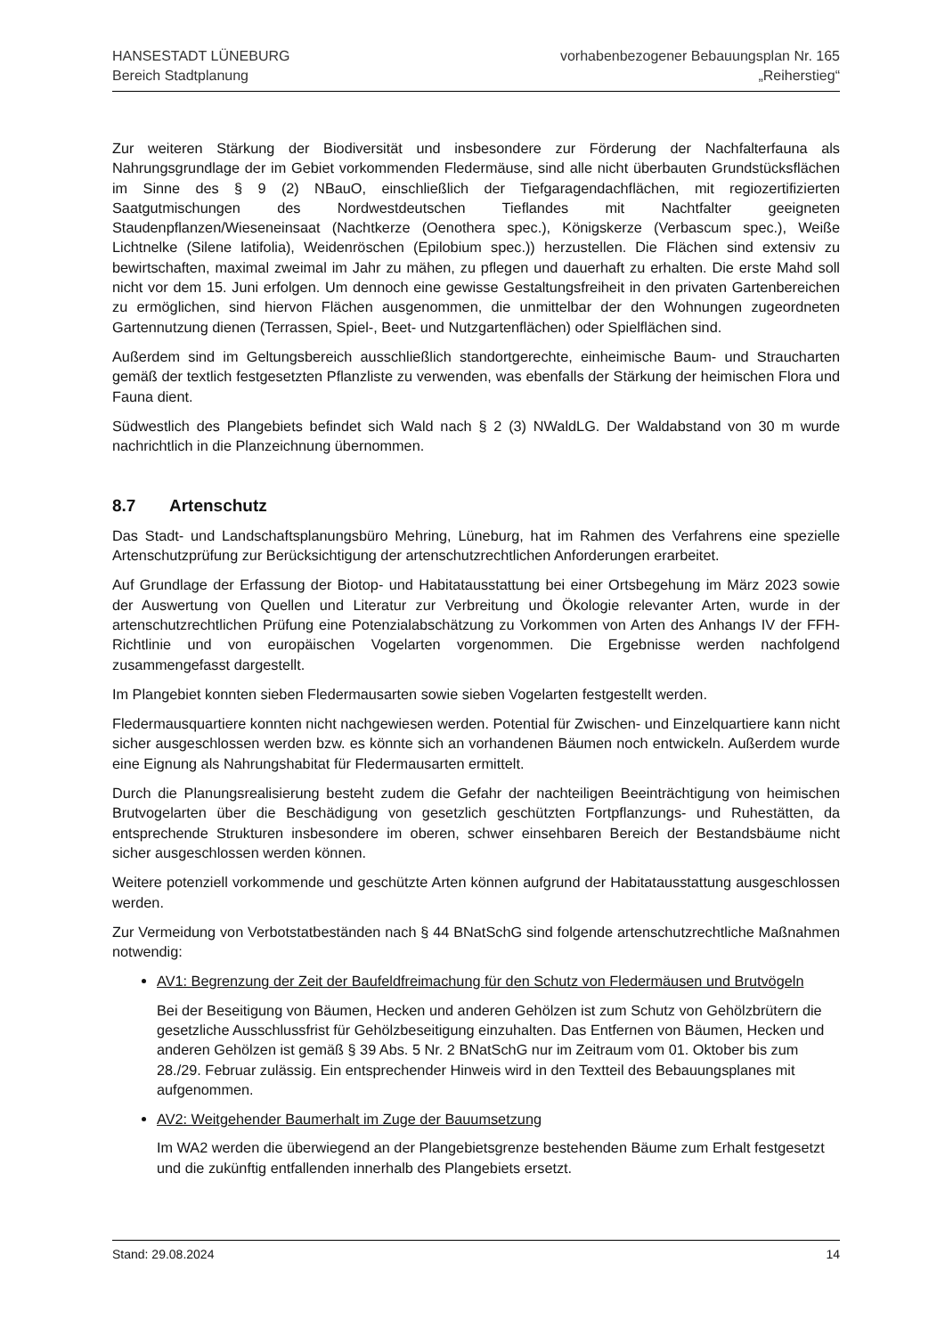HANSESTADT LÜNEBURG
Bereich Stadtplanung
vorhabenbezogener Bebauungsplan Nr. 165
„Reiherstieg“
Zur weiteren Stärkung der Biodiversität und insbesondere zur Förderung der Nachfalterfauna als Nahrungsgrundlage der im Gebiet vorkommenden Fledermäuse, sind alle nicht überbauten Grundstücksflächen im Sinne des § 9 (2) NBauO, einschließlich der Tiefgaragendachflächen, mit regiozertifizierten Saatgutmischungen des Nordwestdeutschen Tieflandes mit Nachtfalter geeigneten Staudenpflanzen/Wieseneinsaat (Nachtkerze (Oenothera spec.), Königskerze (Verbascum spec.), Weiße Lichtnelke (Silene latifolia), Weidenröschen (Epilobium spec.)) herzustellen. Die Flächen sind extensiv zu bewirtschaften, maximal zweimal im Jahr zu mähen, zu pflegen und dauerhaft zu erhalten. Die erste Mahd soll nicht vor dem 15. Juni erfolgen. Um dennoch eine gewisse Gestaltungsfreiheit in den privaten Gartenbereichen zu ermöglichen, sind hiervon Flächen ausgenommen, die unmittelbar der den Wohnungen zugeordneten Gartennutzung dienen (Terrassen, Spiel-, Beet- und Nutzgartenflächen) oder Spielflächen sind.
Außerdem sind im Geltungsbereich ausschließlich standortgerechte, einheimische Baum- und Straucharten gemäß der textlich festgesetzten Pflanzliste zu verwenden, was ebenfalls der Stärkung der heimischen Flora und Fauna dient.
Südwestlich des Plangebiets befindet sich Wald nach § 2 (3) NWaldLG. Der Waldabstand von 30 m wurde nachrichtlich in die Planzeichnung übernommen.
8.7 Artenschutz
Das Stadt- und Landschaftsplanungsbüro Mehring, Lüneburg, hat im Rahmen des Verfahrens eine spezielle Artenschutzprüfung zur Berücksichtigung der artenschutzrechtlichen Anforderungen erarbeitet.
Auf Grundlage der Erfassung der Biotop- und Habitatausstattung bei einer Ortsbegehung im März 2023 sowie der Auswertung von Quellen und Literatur zur Verbreitung und Ökologie relevanter Arten, wurde in der artenschutzrechtlichen Prüfung eine Potenzialabschätzung zu Vorkommen von Arten des Anhangs IV der FFH-Richtlinie und von europäischen Vogelarten vorgenommen. Die Ergebnisse werden nachfolgend zusammengefasst dargestellt.
Im Plangebiet konnten sieben Fledermausarten sowie sieben Vogelarten festgestellt werden.
Fledermausquartiere konnten nicht nachgewiesen werden. Potential für Zwischen- und Einzelquartiere kann nicht sicher ausgeschlossen werden bzw. es könnte sich an vorhandenen Bäumen noch entwickeln. Außerdem wurde eine Eignung als Nahrungshabitat für Fledermausarten ermittelt.
Durch die Planungsrealisierung besteht zudem die Gefahr der nachteiligen Beeinträchtigung von heimischen Brutvogelarten über die Beschädigung von gesetzlich geschützten Fortpflanzungs- und Ruhestätten, da entsprechende Strukturen insbesondere im oberen, schwer einsehbaren Bereich der Bestandsbäume nicht sicher ausgeschlossen werden können.
Weitere potenziell vorkommende und geschützte Arten können aufgrund der Habitatausstattung ausgeschlossen werden.
Zur Vermeidung von Verbotstatbeständen nach § 44 BNatSchG sind folgende artenschutzrechtliche Maßnahmen notwendig:
AV1: Begrenzung der Zeit der Baufeldfreimachung für den Schutz von Fledermäusen und Brutvögeln
Bei der Beseitigung von Bäumen, Hecken und anderen Gehölzen ist zum Schutz von Gehölzbrütern die gesetzliche Ausschlussfrist für Gehölzbeseitigung einzuhalten. Das Entfernen von Bäumen, Hecken und anderen Gehölzen ist gemäß § 39 Abs. 5 Nr. 2 BNatSchG nur im Zeitraum vom 01. Oktober bis zum 28./29. Februar zulässig. Ein entsprechender Hinweis wird in den Textteil des Bebauungsplanes mit aufgenommen.
AV2: Weitgehender Baumerhalt im Zuge der Bauumsetzung
Im WA2 werden die überwiegend an der Plangebietsgrenze bestehenden Bäume zum Erhalt festgesetzt und die zukünftig entfallenden innerhalb des Plangebiets ersetzt.
Stand: 29.08.2024 14